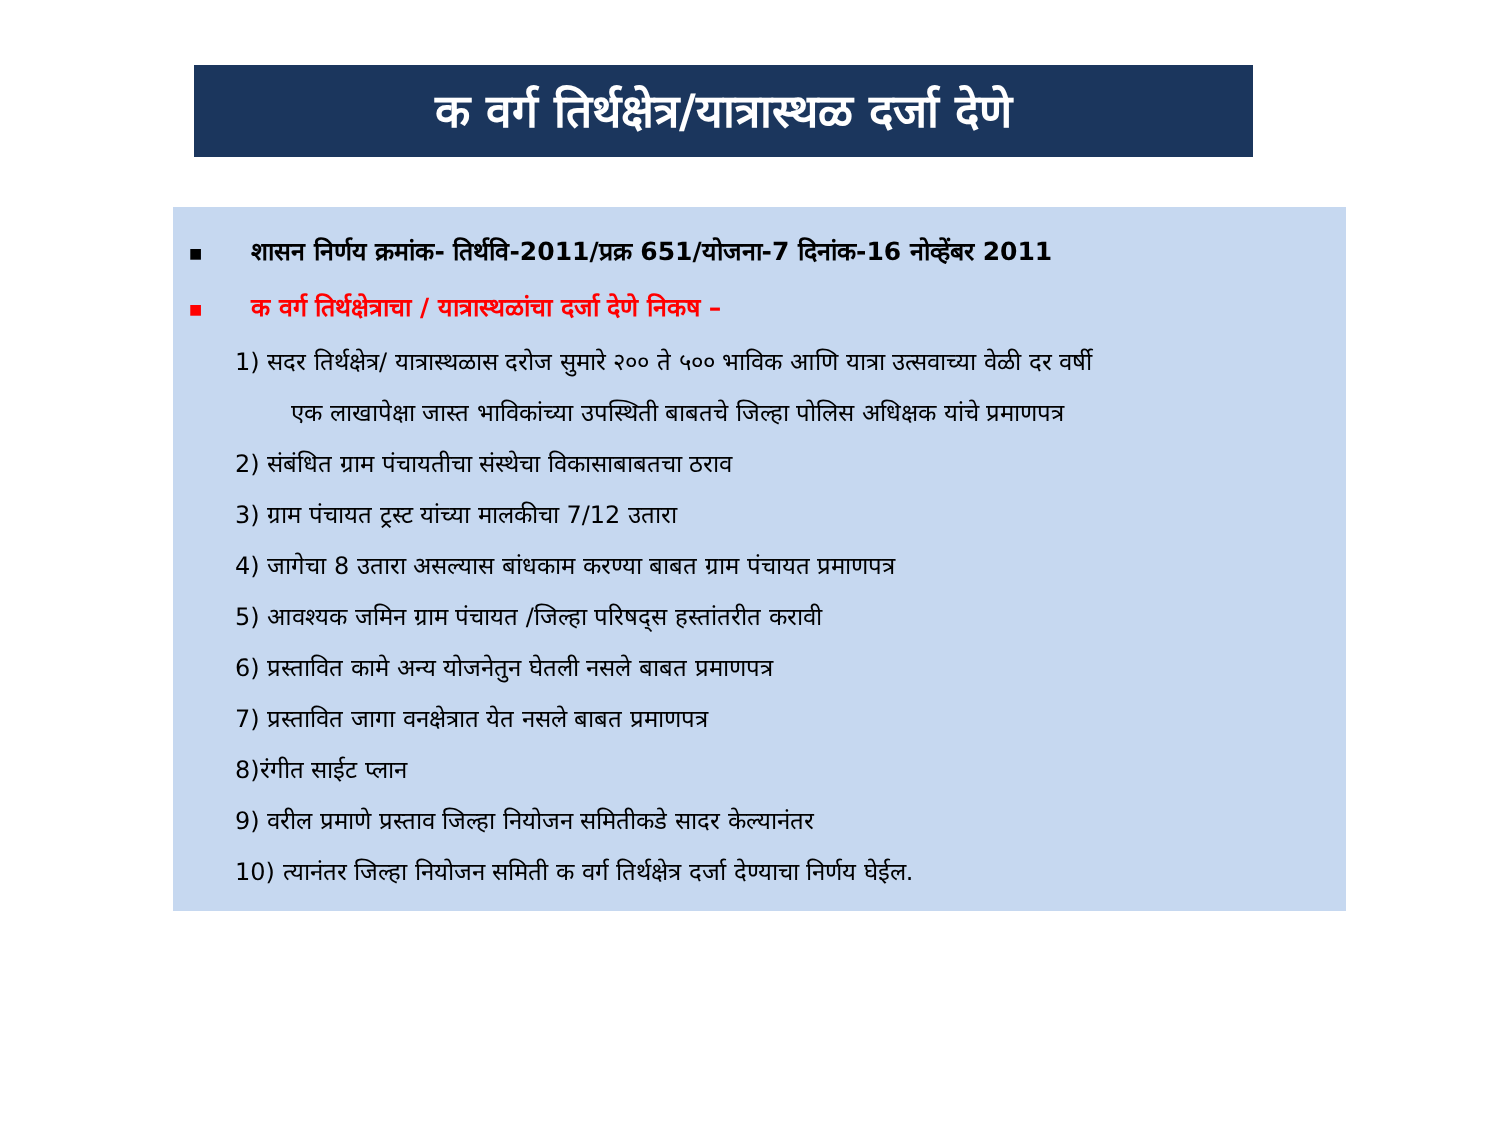क वर्ग तिर्थक्षेत्र/यात्रास्थळ दर्जा देणे
■ शासन निर्णय क्रमांक- तिर्थवि-2011/प्रक्र 651/योजना-7 दिनांक-16 नोव्हेंबर 2011
■ क वर्ग तिर्थक्षेत्राचा / यात्रास्थळांचा दर्जा देणे निकष –
1) सदर तिर्थक्षेत्र/ यात्रास्थळास दरोज सुमारे २०० ते ५०० भाविक आणि यात्रा उत्सवाच्या वेळी दर वर्षी
एक लाखापेक्षा जास्त भाविकांच्या उपस्थिती बाबतचे जिल्हा पोलिस अधिक्षक यांचे प्रमाणपत्र
2) संबंधित ग्राम पंचायतीचा संस्थेचा विकासाबाबतचा ठराव
3) ग्राम पंचायत ट्रस्ट यांच्या मालकीचा 7/12 उतारा
4) जागेचा 8 उतारा असल्यास बांधकाम करण्या बाबत ग्राम पंचायत प्रमाणपत्र
5) आवश्यक जमिन ग्राम पंचायत /जिल्हा परिषद्स हस्तांतरीत करावी
6) प्रस्तावित कामे अन्य योजनेतुन घेतली नसले बाबत प्रमाणपत्र
7) प्रस्तावित जागा वनक्षेत्रात येत नसले बाबत प्रमाणपत्र
8)रंगीत साईट प्लान
9) वरील प्रमाणे प्रस्ताव जिल्हा नियोजन समितीकडे सादर केल्यानंतर
10) त्यानंतर जिल्हा नियोजन समिती क वर्ग तिर्थक्षेत्र दर्जा देण्याचा निर्णय घेईल.